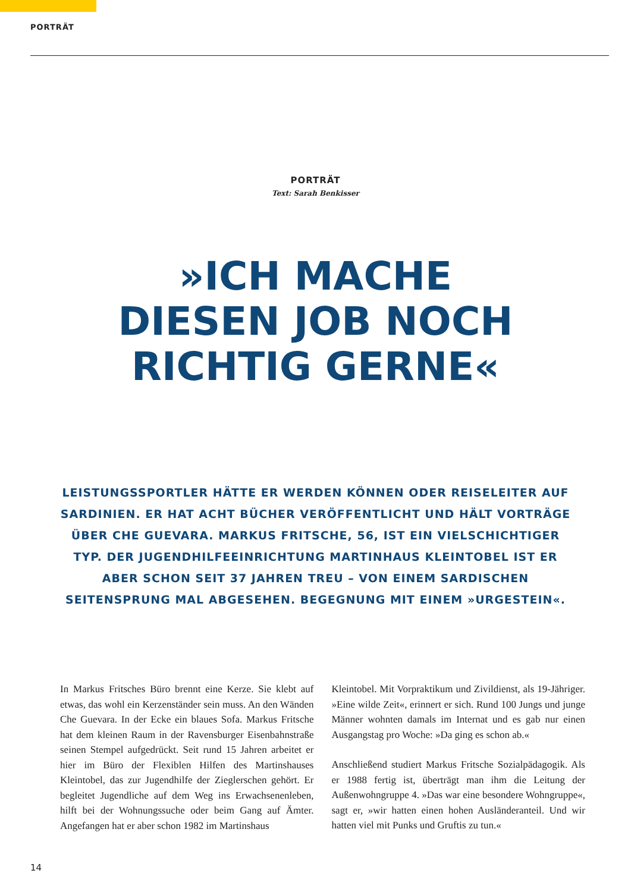PORTRÄT
PORTRÄT
Text: Sarah Benkisser
»ICH MACHE
DIESEN JOB NOCH
RICHTIG GERNE«
LEISTUNGSSPORTLER HÄTTE ER WERDEN KÖNNEN ODER REISELEITER AUF SARDINIEN. ER HAT ACHT BÜCHER VERÖFFENTLICHT UND HÄLT VORTRÄGE ÜBER CHE GUEVARA. MARKUS FRITSCHE, 56, IST EIN VIELSCHICHTIGER TYP. DER JUGENDHILFEEINRICHTUNG MARTINHAUS KLEINTOBEL IST ER ABER SCHON SEIT 37 JAHREN TREU – VON EINEM SARDISCHEN SEITENSPRUNG MAL ABGESEHEN. BEGEGNUNG MIT EINEM »URGESTEIN«.
In Markus Fritsches Büro brennt eine Kerze. Sie klebt auf etwas, das wohl ein Kerzenständer sein muss. An den Wänden Che Guevara. In der Ecke ein blaues Sofa. Markus Fritsche hat dem kleinen Raum in der Ravensburger Eisenbahnstraße seinen Stempel aufgedrückt. Seit rund 15 Jahren arbeitet er hier im Büro der Flexiblen Hilfen des Martinshauses Kleintobel, das zur Jugendhilfe der Zieglerschen gehört. Er begleitet Jugendliche auf dem Weg ins Erwachsenenleben, hilft bei der Wohnungssuche oder beim Gang auf Ämter. Angefangen hat er aber schon 1982 im Martinshaus
Kleintobel. Mit Vorpraktikum und Zivildienst, als 19-Jähriger. »Eine wilde Zeit«, erinnert er sich. Rund 100 Jungs und junge Männer wohnten damals im Internat und es gab nur einen Ausgangstag pro Woche: »Da ging es schon ab.«
Anschließend studiert Markus Fritsche Sozialpädagogik. Als er 1988 fertig ist, überträgt man ihm die Leitung der Außenwohngruppe 4. »Das war eine besondere Wohngruppe«, sagt er, »wir hatten einen hohen Ausländeranteil. Und wir hatten viel mit Punks und Gruftis zu tun.«
14